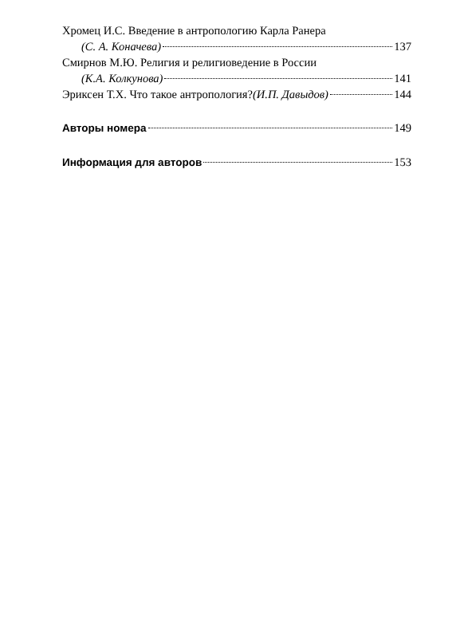Хромец И.С. Введение в антропологию Карла Ранера
(С. А. Коначева) 137
Смирнов М.Ю. Религия и религиоведение в России
(К.А. Колкунова) 141
Эриксен Т.Х. Что такое антропология? (И.П. Давыдов) 144
Авторы номера 149
Информация для авторов 153